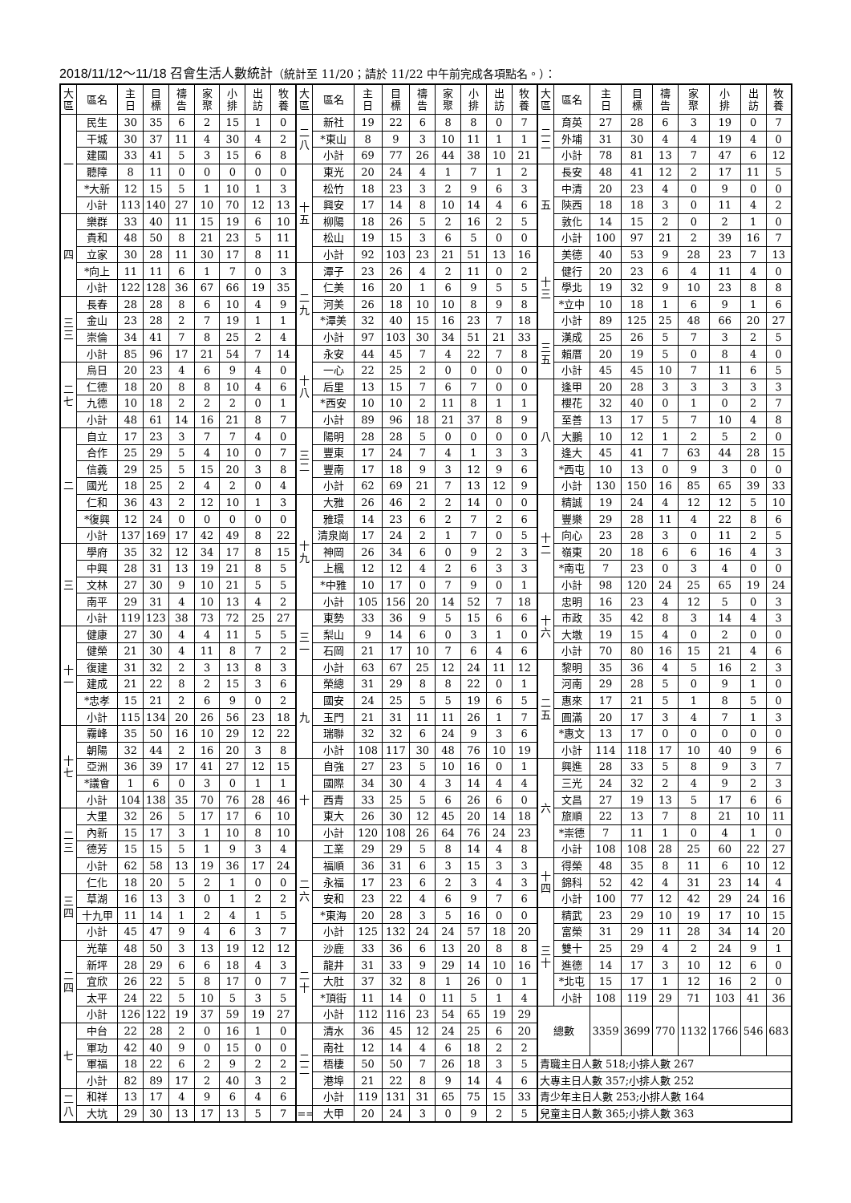2018/11/12～11/18 召會生活人數統計（統計至 11/20；請於 11/22 中午前完成各項點名。）：
| 大 區 | 區名 | 主 日 | 目 標 | 禱 告 | 家 聚 | 小 排 | 出 訪 | 牧 養 | 大 區 | 區名 | 主 日 | 目 標 | 禱 告 | 家 聚 | 小 排 | 出 訪 | 牧 養 | 大 區 | 區名 | 主 日 | 目 標 | 禱 告 | 家 聚 | 小 排 | 出 訪 | 牧 養 |
| --- | --- | --- | --- | --- | --- | --- | --- | --- | --- | --- | --- | --- | --- | --- | --- | --- | --- | --- | --- | --- | --- | --- | --- | --- | --- | --- |
| 一 | 民生 | 30 | 35 | 6 | 2 | 15 | 1 | 0 | 二 八 | 新社 | 19 | 22 | 6 | 8 | 8 | 0 | 7 | 二 二 | 育英 | 27 | 28 | 6 | 3 | 19 | 0 | 7 |
| | 干城 | 30 | 37 | 11 | 4 | 30 | 4 | 2 | | *東山 | 8 | 9 | 3 | 10 | 11 | 1 | 1 | | 外埔 | 31 | 30 | 4 | 4 | 19 | 4 | 0 |
| | 建國 | 33 | 41 | 5 | 3 | 15 | 6 | 8 | | 小計 | 69 | 77 | 26 | 44 | 38 | 10 | 21 | | 小計 | 78 | 81 | 13 | 7 | 47 | 6 | 12 |
| | 聽障 | 8 | 11 | 0 | 0 | 0 | 0 | 0 | 十 五 | 東光 | 20 | 24 | 4 | 1 | 7 | 1 | 2 | 五 | 長安 | 48 | 41 | 12 | 2 | 17 | 11 | 5 |
| | *大新 | 12 | 15 | 5 | 1 | 10 | 1 | 3 | | 松竹 | 18 | 23 | 3 | 2 | 9 | 6 | 3 | | 中清 | 20 | 23 | 4 | 0 | 9 | 0 | 0 |
| | 小計 | 113 | 140 | 27 | 10 | 70 | 12 | 13 | | 興安 | 17 | 14 | 8 | 10 | 14 | 4 | 6 | | 陝西 | 18 | 18 | 3 | 0 | 11 | 4 | 2 |
| 四 | 樂群 | 33 | 40 | 11 | 15 | 19 | 6 | 10 | | 柳陽 | 18 | 26 | 5 | 2 | 16 | 2 | 5 | | 敦化 | 14 | 15 | 2 | 0 | 2 | 1 | 0 |
| | 貴和 | 48 | 50 | 8 | 21 | 23 | 5 | 11 | | 松山 | 19 | 15 | 3 | 6 | 5 | 0 | 0 | | 小計 | 100 | 97 | 21 | 2 | 39 | 16 | 7 |
| | 立家 | 30 | 28 | 11 | 30 | 17 | 8 | 11 | | 小計 | 92 | 103 | 23 | 21 | 51 | 13 | 16 | 十 三 | 美德 | 40 | 53 | 9 | 28 | 23 | 7 | 13 |
| | *向上 | 11 | 11 | 6 | 1 | 7 | 0 | 3 | 二 九 | 潭子 | 23 | 26 | 4 | 2 | 11 | 0 | 2 | | 健行 | 20 | 23 | 6 | 4 | 11 | 4 | 0 |
| | 小計 | 122 | 128 | 36 | 67 | 66 | 19 | 35 | | 仁美 | 16 | 20 | 1 | 6 | 9 | 5 | 5 | | 學北 | 19 | 32 | 9 | 10 | 23 | 8 | 8 |
| 三 三 | 長春 | 28 | 28 | 8 | 6 | 10 | 4 | 9 | | 河美 | 26 | 18 | 10 | 10 | 8 | 9 | 8 | | *立中 | 10 | 18 | 1 | 6 | 9 | 1 | 6 |
| | 金山 | 23 | 28 | 2 | 7 | 19 | 1 | 1 | | *潭美 | 32 | 40 | 15 | 16 | 23 | 7 | 18 | | 小計 | 89 | 125 | 25 | 48 | 66 | 20 | 27 |
| | 崇倫 | 34 | 41 | 7 | 8 | 25 | 2 | 4 | | 小計 | 97 | 103 | 30 | 34 | 51 | 21 | 33 | 三 五 | 漢成 | 25 | 26 | 5 | 7 | 3 | 2 | 5 |
| | 小計 | 85 | 96 | 17 | 21 | 54 | 7 | 14 | 十 八 | 永安 | 44 | 45 | 7 | 4 | 22 | 7 | 8 | | 賴厝 | 20 | 19 | 5 | 0 | 8 | 4 | 0 |
| 二 七 | 烏日 | 20 | 23 | 4 | 6 | 9 | 4 | 0 | | 一心 | 22 | 25 | 2 | 0 | 0 | 0 | 0 | | 小計 | 45 | 45 | 10 | 7 | 11 | 6 | 5 |
| | 仁德 | 18 | 20 | 8 | 8 | 10 | 4 | 6 | | 后里 | 13 | 15 | 7 | 6 | 7 | 0 | 0 | 八 | 逢甲 | 20 | 28 | 3 | 3 | 3 | 3 | 3 |
| | 九德 | 10 | 18 | 2 | 2 | 2 | 0 | 1 | | *西安 | 10 | 10 | 2 | 11 | 8 | 1 | 1 | | 櫻花 | 32 | 40 | 0 | 1 | 0 | 2 | 7 |
| | 小計 | 48 | 61 | 14 | 16 | 21 | 8 | 7 | | 小計 | 89 | 96 | 18 | 21 | 37 | 8 | 9 | | 至善 | 13 | 17 | 5 | 7 | 10 | 4 | 8 |
| 二 | 自立 | 17 | 23 | 3 | 7 | 7 | 4 | 0 | 三 二 | 陽明 | 28 | 28 | 5 | 0 | 0 | 0 | 0 | | 大鵬 | 10 | 12 | 1 | 2 | 5 | 2 | 0 |
| | 合作 | 25 | 29 | 5 | 4 | 10 | 0 | 7 | | 豐東 | 17 | 24 | 7 | 4 | 1 | 3 | 3 | | 逢大 | 45 | 41 | 7 | 63 | 44 | 28 | 15 |
| | 信義 | 29 | 25 | 5 | 15 | 20 | 3 | 8 | | 豐南 | 17 | 18 | 9 | 3 | 12 | 9 | 6 | | *西屯 | 10 | 13 | 0 | 9 | 3 | 0 | 0 |
| | 國光 | 18 | 25 | 2 | 4 | 2 | 0 | 4 | | 小計 | 62 | 69 | 21 | 7 | 13 | 12 | 9 | | 小計 | 130 | 150 | 16 | 85 | 65 | 39 | 33 |
| | 仁和 | 36 | 43 | 2 | 12 | 10 | 1 | 3 | 十 九 | 大雅 | 26 | 46 | 2 | 2 | 14 | 0 | 0 | 十 二 | 精誠 | 19 | 24 | 4 | 12 | 12 | 5 | 10 |
| | *復興 | 12 | 24 | 0 | 0 | 0 | 0 | 0 | | 雅環 | 14 | 23 | 6 | 2 | 7 | 2 | 6 | | 豐樂 | 29 | 28 | 11 | 4 | 22 | 8 | 6 |
| | 小計 | 137 | 169 | 17 | 42 | 49 | 8 | 22 | | 清泉崗 | 17 | 24 | 2 | 1 | 7 | 0 | 5 | | 向心 | 23 | 28 | 3 | 0 | 11 | 2 | 5 |
| 三 | 學府 | 35 | 32 | 12 | 34 | 17 | 8 | 15 | | 神岡 | 26 | 34 | 6 | 0 | 9 | 2 | 3 | | 嶺東 | 20 | 18 | 6 | 6 | 16 | 4 | 3 |
| | 中興 | 28 | 31 | 13 | 19 | 21 | 8 | 5 | | 上楓 | 12 | 12 | 4 | 2 | 6 | 3 | 3 | | *南屯 | 7 | 23 | 0 | 3 | 4 | 0 | 0 |
| | 文林 | 27 | 30 | 9 | 10 | 21 | 5 | 5 | | *中雅 | 10 | 17 | 0 | 7 | 9 | 0 | 1 | | 小計 | 98 | 120 | 24 | 25 | 65 | 19 | 24 |
| | 南平 | 29 | 31 | 4 | 10 | 13 | 4 | 2 | | 小計 | 105 | 156 | 20 | 14 | 52 | 7 | 18 | 十 六 | 忠明 | 16 | 23 | 4 | 12 | 5 | 0 | 3 |
| | 小計 | 119 | 123 | 38 | 73 | 72 | 25 | 27 | 三 一 | 東勢 | 33 | 36 | 9 | 5 | 15 | 6 | 6 | | 市政 | 35 | 42 | 8 | 3 | 14 | 4 | 3 |
| 十 一 | 健康 | 27 | 30 | 4 | 4 | 11 | 5 | 5 | | 梨山 | 9 | 14 | 6 | 0 | 3 | 1 | 0 | | 大墩 | 19 | 15 | 4 | 0 | 2 | 0 | 0 |
| | 健榮 | 21 | 30 | 4 | 11 | 8 | 7 | 2 | | 石岡 | 21 | 17 | 10 | 7 | 6 | 4 | 6 | | 小計 | 70 | 80 | 16 | 15 | 21 | 4 | 6 |
| | 復建 | 31 | 32 | 2 | 3 | 13 | 8 | 3 | | 小計 | 63 | 67 | 25 | 12 | 24 | 11 | 12 | 二 五 | 黎明 | 35 | 36 | 4 | 5 | 16 | 2 | 3 |
| | 建成 | 21 | 22 | 8 | 2 | 15 | 3 | 6 | 九 | 榮總 | 31 | 29 | 8 | 8 | 22 | 0 | 1 | | 河南 | 29 | 28 | 5 | 0 | 9 | 1 | 0 |
| | *忠孝 | 15 | 21 | 2 | 6 | 9 | 0 | 2 | | 國安 | 24 | 25 | 5 | 5 | 19 | 6 | 5 | | 惠來 | 17 | 21 | 5 | 1 | 8 | 5 | 0 |
| | 小計 | 115 | 134 | 20 | 26 | 56 | 23 | 18 | | 玉門 | 21 | 31 | 11 | 11 | 26 | 1 | 7 | | 圓滿 | 20 | 17 | 3 | 4 | 7 | 1 | 3 |
| 十 七 | 霧峰 | 35 | 50 | 16 | 10 | 29 | 12 | 22 | | 瑞聯 | 32 | 32 | 6 | 24 | 9 | 3 | 6 | | *惠文 | 13 | 17 | 0 | 0 | 0 | 0 | 0 |
| | 朝陽 | 32 | 44 | 2 | 16 | 20 | 3 | 8 | | 小計 | 108 | 117 | 30 | 48 | 76 | 10 | 19 | | 小計 | 114 | 118 | 17 | 10 | 40 | 9 | 6 |
| | 亞洲 | 36 | 39 | 17 | 41 | 27 | 12 | 15 | 十 | 自強 | 27 | 23 | 5 | 10 | 16 | 0 | 1 | 六 | 興進 | 28 | 33 | 5 | 8 | 9 | 3 | 7 |
| | *議會 | 1 | 6 | 0 | 3 | 0 | 1 | 1 | | 國際 | 34 | 30 | 4 | 3 | 14 | 4 | 4 | | 三光 | 24 | 32 | 2 | 4 | 9 | 2 | 3 |
| | 小計 | 104 | 138 | 35 | 70 | 76 | 28 | 46 | | 西青 | 33 | 25 | 5 | 6 | 26 | 6 | 0 | | 文昌 | 27 | 19 | 13 | 5 | 17 | 6 | 6 |
| 二 三 | 大里 | 32 | 26 | 5 | 17 | 17 | 6 | 10 | | 東大 | 26 | 30 | 12 | 45 | 20 | 14 | 18 | | 旅順 | 22 | 13 | 7 | 8 | 21 | 10 | 11 |
| | 內新 | 15 | 17 | 3 | 1 | 10 | 8 | 10 | | 小計 | 120 | 108 | 26 | 64 | 76 | 24 | 23 | | *崇德 | 7 | 11 | 1 | 0 | 4 | 1 | 0 |
| | 德芳 | 15 | 15 | 5 | 1 | 9 | 3 | 4 | 二 六 | 工業 | 29 | 29 | 5 | 8 | 14 | 4 | 8 | | 小計 | 108 | 108 | 28 | 25 | 60 | 22 | 27 |
| | 小計 | 62 | 58 | 13 | 19 | 36 | 17 | 24 | | 福順 | 36 | 31 | 6 | 3 | 15 | 3 | 3 | 十 四 | 得榮 | 48 | 35 | 8 | 11 | 6 | 10 | 12 |
| 三 四 | 仁化 | 18 | 20 | 5 | 2 | 1 | 0 | 0 | | 永福 | 17 | 23 | 6 | 2 | 3 | 4 | 3 | | 錦科 | 52 | 42 | 4 | 31 | 23 | 14 | 4 |
| | 草湖 | 16 | 13 | 3 | 0 | 1 | 2 | 2 | | 安和 | 23 | 22 | 4 | 6 | 9 | 7 | 6 | | 小計 | 100 | 77 | 12 | 42 | 29 | 24 | 16 |
| | 十九甲 | 11 | 14 | 1 | 2 | 4 | 1 | 5 | | *東海 | 20 | 28 | 3 | 5 | 16 | 0 | 0 | 三 十 | 精武 | 23 | 29 | 10 | 19 | 17 | 10 | 15 |
| | 小計 | 45 | 47 | 9 | 4 | 6 | 3 | 7 | | 小計 | 125 | 132 | 24 | 24 | 57 | 18 | 20 | | 富榮 | 31 | 29 | 11 | 28 | 34 | 14 | 20 |
| 二 四 | 光華 | 48 | 50 | 3 | 13 | 19 | 12 | 12 | 二 十 | 沙鹿 | 33 | 36 | 6 | 13 | 20 | 8 | 8 | | 雙十 | 25 | 29 | 4 | 2 | 24 | 9 | 1 |
| | 新坪 | 28 | 29 | 6 | 6 | 18 | 4 | 3 | | 龍井 | 31 | 33 | 9 | 29 | 14 | 10 | 16 | | 進德 | 14 | 17 | 3 | 10 | 12 | 6 | 0 |
| | 宜欣 | 26 | 22 | 5 | 8 | 17 | 0 | 7 | | 大肚 | 37 | 32 | 8 | 1 | 26 | 0 | 1 | | *北屯 | 15 | 17 | 1 | 12 | 16 | 2 | 0 |
| | 太平 | 24 | 22 | 5 | 10 | 5 | 3 | 5 | | *頂街 | 11 | 14 | 0 | 11 | 5 | 1 | 4 | | 小計 | 108 | 119 | 29 | 71 | 103 | 41 | 36 |
| | 小計 | 126 | 122 | 19 | 37 | 59 | 19 | 27 | | 小計 | 112 | 116 | 23 | 54 | 65 | 19 | 29 | 總數 | | 3359 | 3699 | 770 | 1132 | 1766 | 546 | 683 |
| 七 | 中台 | 22 | 28 | 2 | 0 | 16 | 1 | 0 | 二 二 | 清水 | 36 | 45 | 12 | 24 | 25 | 6 | 20 | | | | | | | | | |
| | 軍功 | 42 | 40 | 9 | 0 | 15 | 0 | 0 | | 南社 | 12 | 14 | 4 | 6 | 18 | 2 | 2 | | | | | | | | | |
| | 軍福 | 18 | 22 | 6 | 2 | 9 | 2 | 2 | | 梧棲 | 50 | 50 | 7 | 26 | 18 | 3 | 5 | 青職主日人數 518;小排人數 267 | | | | | | | | |
| | 小計 | 82 | 89 | 17 | 2 | 40 | 3 | 2 | | 港埠 | 21 | 22 | 8 | 9 | 14 | 4 | 6 | 大專主日人數 357;小排人數 252 | | | | | | | | |
| 二 八 | 和祥 | 13 | 17 | 4 | 9 | 6 | 4 | 6 | | 小計 | 119 | 131 | 31 | 65 | 75 | 15 | 33 | 青少年主日人數 253;小排人數 164 | | | | | | | | |
| | 大坑 | 29 | 30 | 13 | 17 | 13 | 5 | 7 | == | 大甲 | 20 | 24 | 3 | 0 | 9 | 2 | 5 | 兒童主日人數 365;小排人數 363 | | | | | | | | |